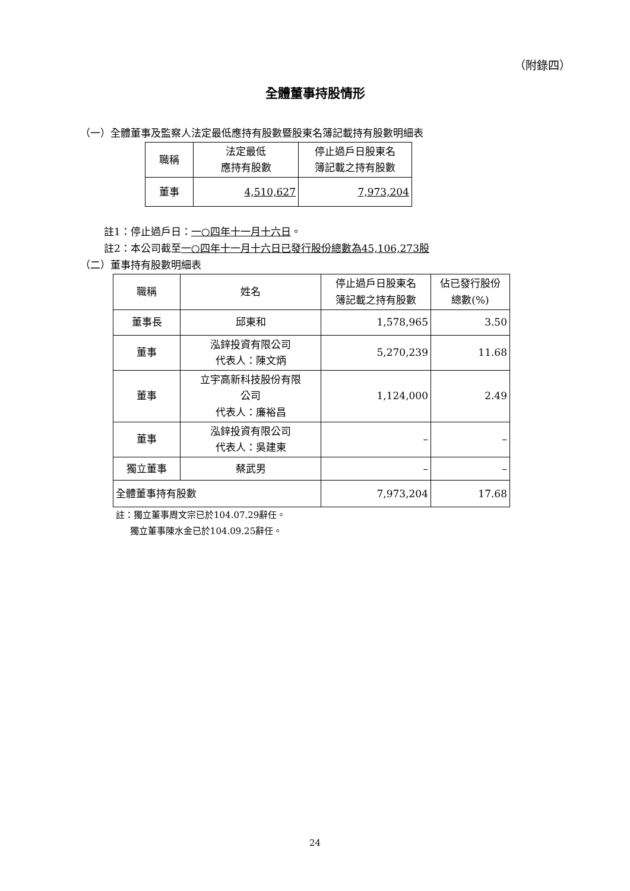（附錄四）
全體董事持股情形
（一）全體董事及監察人法定最低應持有股數暨股東名簿記載持有股數明細表
| 職稱 | 法定最低 應持有股數 | 停止過戶日股東名 簿記載之持有股數 |
| --- | --- | --- |
| 董事 | 4,510,627 | 7,973,204 |
註1：停止過戶日：一○四年十一月十六日。
註2：本公司截至一○四年十一月十六日已發行股份總數為45,106,273股
（二）董事持有股數明細表
| 職稱 | 姓名 | 停止過戶日股東名 簿記載之持有股數 | 佔已發行股份 總數(%) |
| --- | --- | --- | --- |
| 董事長 | 邱東和 | 1,578,965 | 3.50 |
| 董事 | 泓鋅投資有限公司 代表人：陳文炳 | 5,270,239 | 11.68 |
| 董事 | 立宇高新科技股份有限 公司 代表人：廉裕昌 | 1,124,000 | 2.49 |
| 董事 | 泓鋅投資有限公司 代表人：吳建東 | – | – |
| 獨立董事 | 蔡武男 | – | – |
| 全體董事持有股數 | | 7,973,204 | 17.68 |
註：獨立董事周文宗已於104.07.29辭任。
獨立董事陳水金已於104.09.25辭任。
24